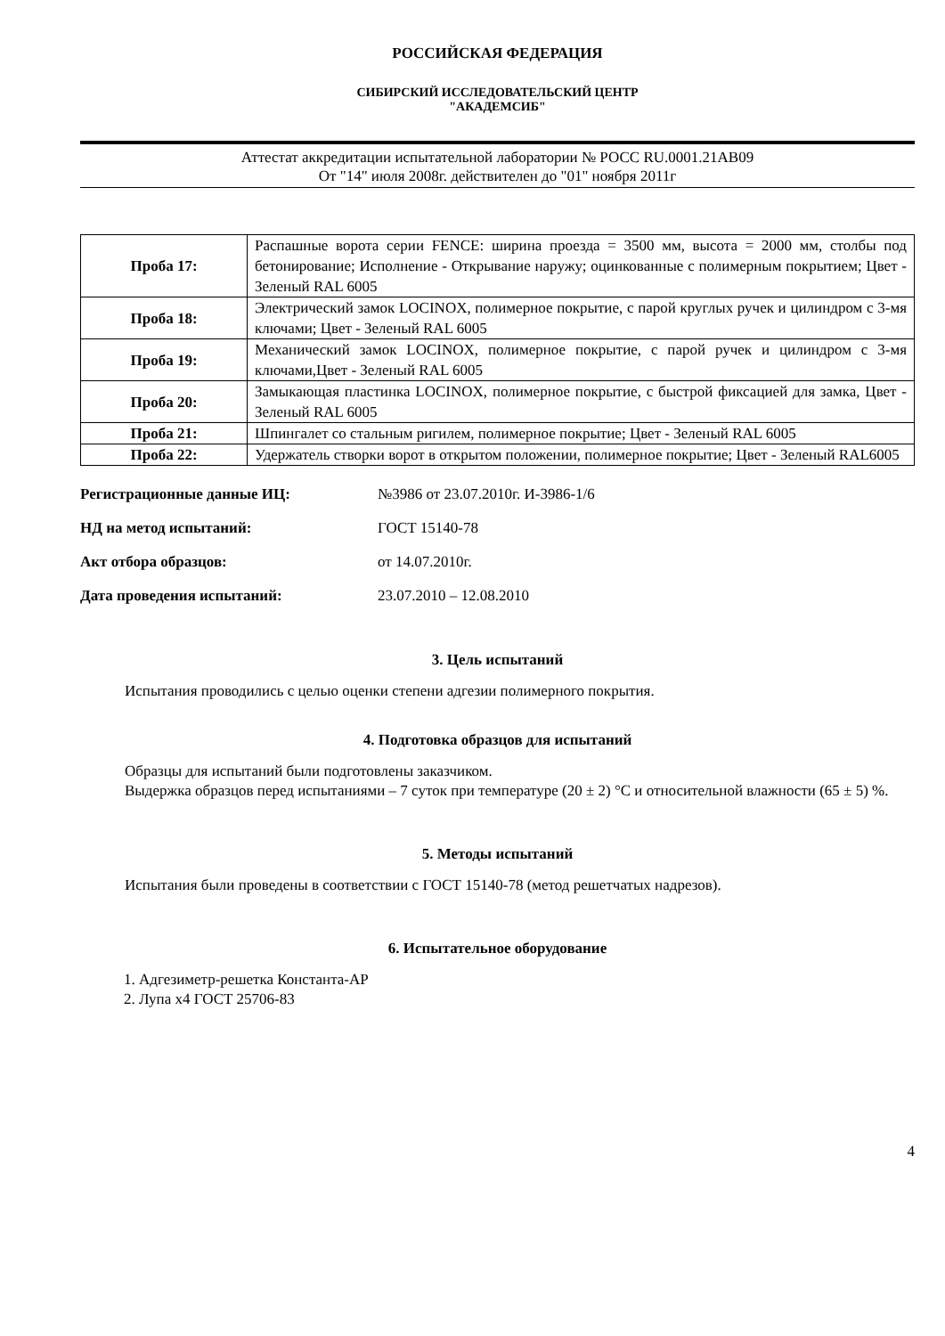РОССИЙСКАЯ ФЕДЕРАЦИЯ
СИБИРСКИЙ ИССЛЕДОВАТЕЛЬСКИЙ ЦЕНТР
"АКАДЕМСИБ"
Аттестат аккредитации испытательной лаборатории № РОСС RU.0001.21АВ09
От "14" июля 2008г. действителен до "01" ноября 2011г
| Проба 17: | Распашные ворота серии FENCE: ширина проезда = 3500 мм, высота = 2000 мм, столбы под бетонирование; Исполнение - Открывание наружу; оцинкованные с полимерным покрытием; Цвет - Зеленый RAL 6005 |
| Проба 18: | Электрический замок LOCINOX, полимерное покрытие, с парой круглых ручек и цилиндром с 3-мя ключами; Цвет - Зеленый RAL 6005 |
| Проба 19: | Механический замок LOCINOX, полимерное покрытие, с парой ручек и цилиндром с 3-мя ключами,Цвет - Зеленый RAL 6005 |
| Проба 20: | Замыкающая пластинка LOCINOX, полимерное покрытие, с быстрой фиксацией для замка, Цвет - Зеленый RAL 6005 |
| Проба 21: | Шпингалет со стальным ригилем, полимерное покрытие; Цвет - Зеленый RAL 6005 |
| Проба 22: | Удержатель створки ворот в открытом положении, полимерное покрытие; Цвет - Зеленый RAL6005 |
Регистрационные данные ИЦ: №3986 от 23.07.2010г. И-3986-1/6
НД на метод испытаний: ГОСТ 15140-78
Акт отбора образцов: от 14.07.2010г.
Дата проведения испытаний: 23.07.2010 – 12.08.2010
3. Цель испытаний
Испытания проводились с целью оценки степени адгезии полимерного покрытия.
4. Подготовка образцов для испытаний
Образцы для испытаний были подготовлены заказчиком.
Выдержка образцов перед испытаниями – 7 суток при температуре (20 ± 2) °С и относительной влажности (65 ± 5) %.
5. Методы испытаний
Испытания были проведены в соответствии с ГОСТ 15140-78 (метод решетчатых надрезов).
6. Испытательное оборудование
1. Адгезиметр-решетка Константа-АР
2. Лупа х4 ГОСТ 25706-83
4